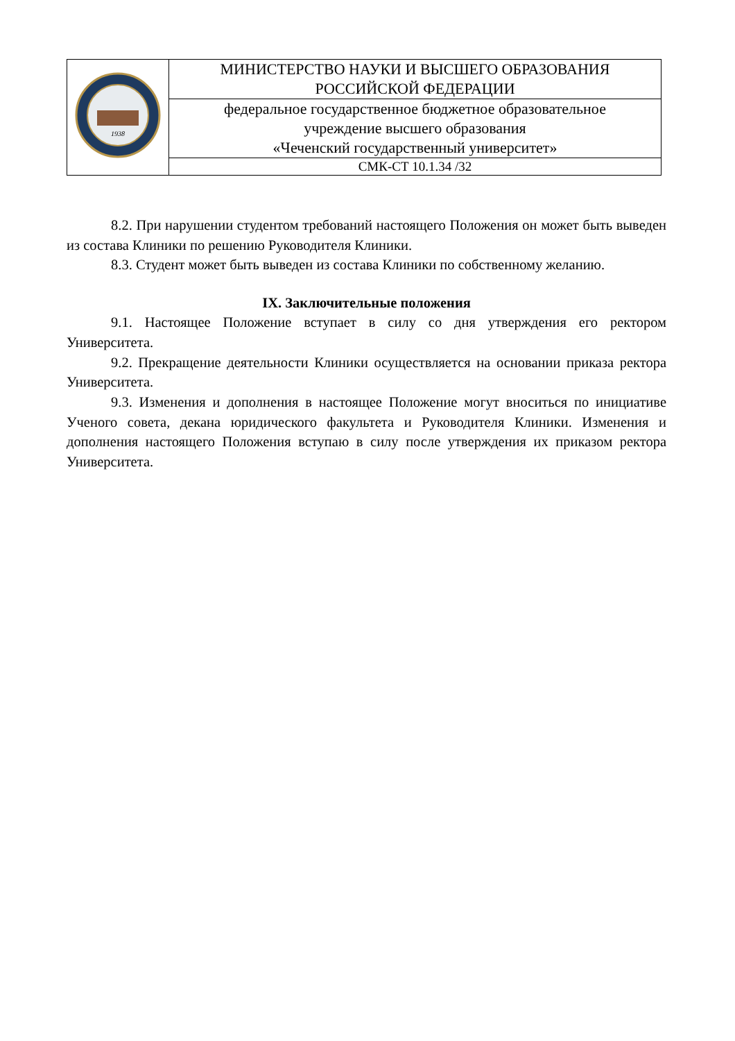| 1938 | МИНИСТЕРСТВО НАУКИ И ВЫСШЕГО ОБРАЗОВАНИЯ РОССИЙСКОЙ ФЕДЕРАЦИИ |
| | федеральное государственное бюджетное образовательное учреждение высшего образования «Чеченский государственный университет» |
| | СМК-СТ 10.1.34 /32 |
8.2. При нарушении студентом требований настоящего Положения он может быть выведен из состава Клиники по решению Руководителя Клиники.
8.3. Студент может быть выведен из состава Клиники по собственному желанию.
IX. Заключительные положения
9.1. Настоящее Положение вступает в силу со дня утверждения его ректором Университета.
9.2. Прекращение деятельности Клиники осуществляется на основании приказа ректора Университета.
9.3. Изменения и дополнения в настоящее Положение могут вноситься по инициативе Ученого совета, декана юридического факультета и Руководителя Клиники. Изменения и дополнения настоящего Положения вступаю в силу после утверждения их приказом ректора Университета.